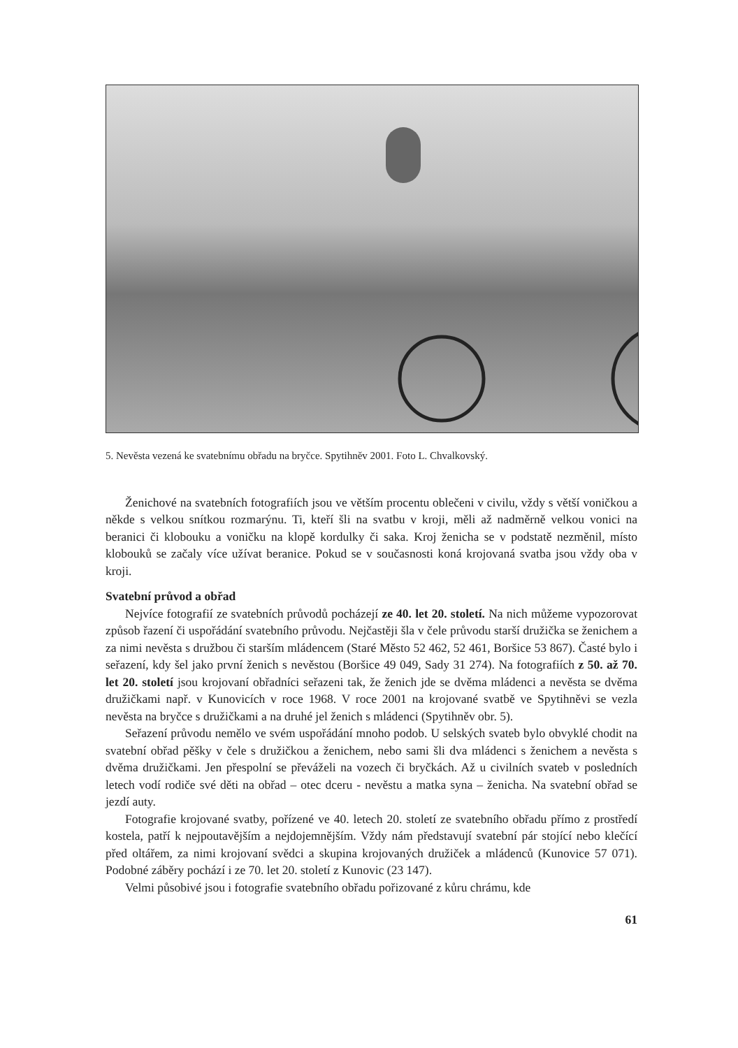5. Nevěsta vezená ke svatebnímu obřadu na bryčce. Spytihněv 2001. Foto L. Chvalkovský.
Ženichové na svatebních fotografiích jsou ve větším procentu oblečeni v civilu, vždy s větší voničkou a někde s velkou snítkou rozmarýnu. Ti, kteří šli na svatbu v kroji, měli až nadměrně velkou vonici na beranici či klobouku a voničku na klopě kordulky či saka. Kroj ženicha se v podstatě nezměnil, místo klobouků se začaly více užívat beranice. Pokud se v současnosti koná krojovaná svatba jsou vždy oba v kroji.
Svatební průvod a obřad
Nejvíce fotografií ze svatebních průvodů pocházejí ze 40. let 20. století. Na nich můžeme vypozorovat způsob řazení či uspořádání svatebního průvodu. Nejčastěji šla v čele průvodu starší družička se ženichem a za nimi nevěsta s družbou či starším mládencem (Staré Město 52 462, 52 461, Boršice 53 867). Časté bylo i seřazení, kdy šel jako první ženich s nevěstou (Boršice 49 049, Sady 31 274). Na fotografiích z 50. až 70. let 20. století jsou krojovaní obřadníci seřazeni tak, že ženich jde se dvěma mládenci a nevěsta se dvěma družičkami např. v Kunovicích v roce 1968. V roce 2001 na krojované svatbě ve Spytihněvi se vezla nevěsta na bryčce s družičkami a na druhé jel ženich s mládenci (Spytihněv obr. 5).
Seřazení průvodu nemělo ve svém uspořádání mnoho podob. U selských svateb bylo obvyklé chodit na svatební obřad pěšky v čele s družičkou a ženichem, nebo sami šli dva mládenci s ženichem a nevěsta s dvěma družičkami. Jen přespolní se převáželi na vozech či bryčkách. Až u civilních svateb v posledních letech vodí rodiče své děti na obřad – otec dceru - nevěstu a matka syna – ženicha. Na svatební obřad se jezdí auty.
Fotografie krojované svatby, pořízené ve 40. letech 20. století ze svatebního obřadu přímo z prostředí kostela, patří k nejpoutavějším a nejdojemnějším. Vždy nám představují svatební pár stojící nebo klečící před oltářem, za nimi krojovaní svědci a skupina krojovaných družiček a mládenců (Kunovice 57 071). Podobné záběry pochází i ze 70. let 20. století z Kunovic (23 147).
Velmi působivé jsou i fotografie svatebního obřadu pořizované z kůru chrámu, kde
61